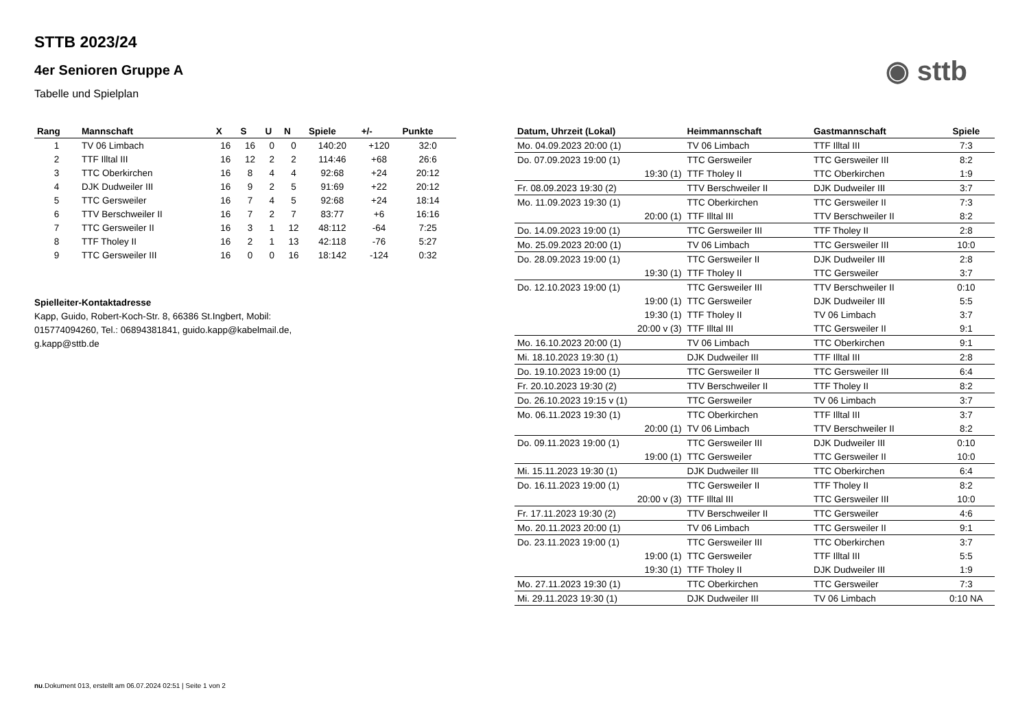◉ sttb
STTB 2023/24
4er Senioren Gruppe A
Tabelle und Spielplan
| Rang | Mannschaft | X | S | U | N | Spiele | +/- | Punkte |
| --- | --- | --- | --- | --- | --- | --- | --- | --- |
| 1 | TV 06 Limbach | 16 | 16 | 0 | 0 | 140:20 | +120 | 32:0 |
| 2 | TTF Illtal III | 16 | 12 | 2 | 2 | 114:46 | +68 | 26:6 |
| 3 | TTC Oberkirchen | 16 | 8 | 4 | 4 | 92:68 | +24 | 20:12 |
| 4 | DJK Dudweiler III | 16 | 9 | 2 | 5 | 91:69 | +22 | 20:12 |
| 5 | TTC Gersweiler | 16 | 7 | 4 | 5 | 92:68 | +24 | 18:14 |
| 6 | TTV Berschweiler II | 16 | 7 | 2 | 7 | 83:77 | +6 | 16:16 |
| 7 | TTC Gersweiler II | 16 | 3 | 1 | 12 | 48:112 | -64 | 7:25 |
| 8 | TTF Tholey II | 16 | 2 | 1 | 13 | 42:118 | -76 | 5:27 |
| 9 | TTC Gersweiler III | 16 | 0 | 0 | 16 | 18:142 | -124 | 0:32 |
Spielleiter-Kontaktadresse
Kapp, Guido, Robert-Koch-Str. 8, 66386 St.Ingbert, Mobil: 015774094260, Tel.: 06894381841, guido.kapp@kabelmail.de, g.kapp@sttb.de
| Datum, Uhrzeit (Lokal) | Heimmannschaft | Gastmannschaft | Spiele |
| --- | --- | --- | --- |
| Mo. 04.09.2023 20:00 (1) | TV 06 Limbach | TTF Illtal III | 7:3 |
| Do. 07.09.2023 19:00 (1) | TTC Gersweiler | TTC Gersweiler III | 8:2 |
| 19:30 (1) | TTF Tholey II | TTC Oberkirchen | 1:9 |
| Fr. 08.09.2023 19:30 (2) | TTV Berschweiler II | DJK Dudweiler III | 3:7 |
| Mo. 11.09.2023 19:30 (1) | TTC Oberkirchen | TTC Gersweiler II | 7:3 |
| 20:00 (1) | TTF Illtal III | TTV Berschweiler II | 8:2 |
| Do. 14.09.2023 19:00 (1) | TTC Gersweiler III | TTF Tholey II | 2:8 |
| Mo. 25.09.2023 20:00 (1) | TV 06 Limbach | TTC Gersweiler III | 10:0 |
| Do. 28.09.2023 19:00 (1) | TTC Gersweiler II | DJK Dudweiler III | 2:8 |
| 19:30 (1) | TTF Tholey II | TTC Gersweiler | 3:7 |
| Do. 12.10.2023 19:00 (1) | TTC Gersweiler III | TTV Berschweiler II | 0:10 |
| 19:00 (1) | TTC Gersweiler | DJK Dudweiler III | 5:5 |
| 19:30 (1) | TTF Tholey II | TV 06 Limbach | 3:7 |
| 20:00 v (3) | TTF Illtal III | TTC Gersweiler II | 9:1 |
| Mo. 16.10.2023 20:00 (1) | TV 06 Limbach | TTC Oberkirchen | 9:1 |
| Mi. 18.10.2023 19:30 (1) | DJK Dudweiler III | TTF Illtal III | 2:8 |
| Do. 19.10.2023 19:00 (1) | TTC Gersweiler II | TTC Gersweiler III | 6:4 |
| Fr. 20.10.2023 19:30 (2) | TTV Berschweiler II | TTF Tholey II | 8:2 |
| Do. 26.10.2023 19:15 v (1) | TTC Gersweiler | TV 06 Limbach | 3:7 |
| Mo. 06.11.2023 19:30 (1) | TTC Oberkirchen | TTF Illtal III | 3:7 |
| 20:00 (1) | TV 06 Limbach | TTV Berschweiler II | 8:2 |
| Do. 09.11.2023 19:00 (1) | TTC Gersweiler III | DJK Dudweiler III | 0:10 |
| 19:00 (1) | TTC Gersweiler | TTC Gersweiler II | 10:0 |
| Mi. 15.11.2023 19:30 (1) | DJK Dudweiler III | TTC Oberkirchen | 6:4 |
| Do. 16.11.2023 19:00 (1) | TTC Gersweiler II | TTF Tholey II | 8:2 |
| 20:00 v (3) | TTF Illtal III | TTC Gersweiler III | 10:0 |
| Fr. 17.11.2023 19:30 (2) | TTV Berschweiler II | TTC Gersweiler | 4:6 |
| Mo. 20.11.2023 20:00 (1) | TV 06 Limbach | TTC Gersweiler II | 9:1 |
| Do. 23.11.2023 19:00 (1) | TTC Gersweiler III | TTC Oberkirchen | 3:7 |
| 19:00 (1) | TTC Gersweiler | TTF Illtal III | 5:5 |
| 19:30 (1) | TTF Tholey II | DJK Dudweiler III | 1:9 |
| Mo. 27.11.2023 19:30 (1) | TTC Oberkirchen | TTC Gersweiler | 7:3 |
| Mi. 29.11.2023 19:30 (1) | DJK Dudweiler III | TV 06 Limbach | 0:10 NA |
nu.Dokument 013, erstellt am 06.07.2024 02:51 | Seite 1 von 2